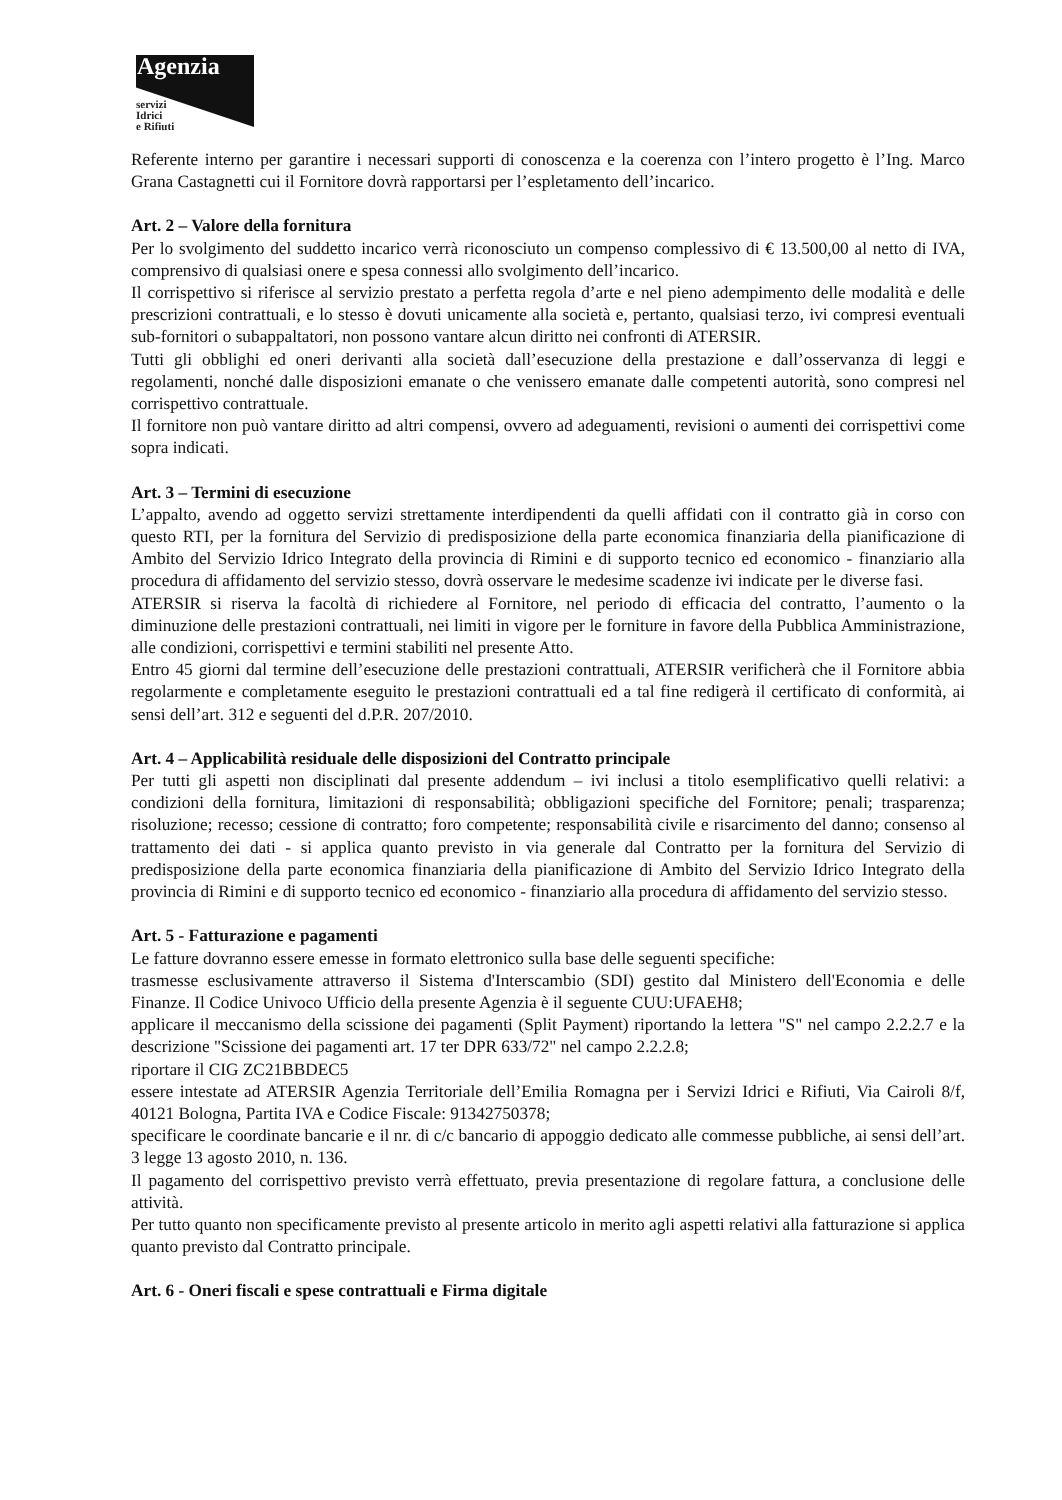Agenzia
servizi
Idrici
e Rifiuti
Referente interno per garantire i necessari supporti di conoscenza e la coerenza con l’intero progetto è l’Ing. Marco Grana Castagnetti cui il Fornitore dovrà rapportarsi per l’espletamento dell’incarico.
Art. 2 – Valore della fornitura
Per lo svolgimento del suddetto incarico verrà riconosciuto un compenso complessivo di € 13.500,00 al netto di IVA, comprensivo di qualsiasi onere e spesa connessi allo svolgimento dell’incarico.
Il corrispettivo si riferisce al servizio prestato a perfetta regola d’arte e nel pieno adempimento delle modalità e delle prescrizioni contrattuali, e lo stesso è dovuti unicamente alla società e, pertanto, qualsiasi terzo, ivi compresi eventuali sub-fornitori o subappaltatori, non possono vantare alcun diritto nei confronti di ATERSIR.
Tutti gli obblighi ed oneri derivanti alla società dall’esecuzione della prestazione e dall’osservanza di leggi e regolamenti, nonché dalle disposizioni emanate o che venissero emanate dalle competenti autorità, sono compresi nel corrispettivo contrattuale.
Il fornitore non può vantare diritto ad altri compensi, ovvero ad adeguamenti, revisioni o aumenti dei corrispettivi come sopra indicati.
Art. 3 – Termini di esecuzione
L’appalto, avendo ad oggetto servizi strettamente interdipendenti da quelli affidati con il contratto già in corso con questo RTI, per la fornitura del Servizio di predisposizione della parte economica finanziaria della pianificazione di Ambito del Servizio Idrico Integrato della provincia di Rimini e di supporto tecnico ed economico - finanziario alla procedura di affidamento del servizio stesso, dovrà osservare le medesime scadenze ivi indicate per le diverse fasi.
ATERSIR si riserva la facoltà di richiedere al Fornitore, nel periodo di efficacia del contratto, l’aumento o la diminuzione delle prestazioni contrattuali, nei limiti in vigore per le forniture in favore della Pubblica Amministrazione, alle condizioni, corrispettivi e termini stabiliti nel presente Atto.
Entro 45 giorni dal termine dell’esecuzione delle prestazioni contrattuali, ATERSIR verificherà che il Fornitore abbia regolarmente e completamente eseguito le prestazioni contrattuali ed a tal fine redigerà il certificato di conformità, ai sensi dell’art. 312 e seguenti del d.P.R. 207/2010.
Art. 4 – Applicabilità residuale delle disposizioni del Contratto principale
Per tutti gli aspetti non disciplinati dal presente addendum – ivi inclusi a titolo esemplificativo quelli relativi: a condizioni della fornitura, limitazioni di responsabilità; obbligazioni specifiche del Fornitore; penali; trasparenza; risoluzione; recesso; cessione di contratto; foro competente; responsabilità civile e risarcimento del danno; consenso al trattamento dei dati - si applica quanto previsto in via generale dal Contratto per la fornitura del Servizio di predisposizione della parte economica finanziaria della pianificazione di Ambito del Servizio Idrico Integrato della provincia di Rimini e di supporto tecnico ed economico - finanziario alla procedura di affidamento del servizio stesso.
Art. 5 - Fatturazione e pagamenti
Le fatture dovranno essere emesse in formato elettronico sulla base delle seguenti specifiche:
trasmesse esclusivamente attraverso il Sistema d'Interscambio (SDI) gestito dal Ministero dell'Economia e delle Finanze. Il Codice Univoco Ufficio della presente Agenzia è il seguente CUU:UFAEH8;
applicare il meccanismo della scissione dei pagamenti (Split Payment) riportando la lettera "S" nel campo 2.2.2.7 e la descrizione "Scissione dei pagamenti art. 17 ter DPR 633/72" nel campo 2.2.2.8;
riportare il CIG ZC21BBDEC5
essere intestate ad ATERSIR Agenzia Territoriale dell’Emilia Romagna per i Servizi Idrici e Rifiuti, Via Cairoli 8/f, 40121 Bologna, Partita IVA e Codice Fiscale: 91342750378;
specificare le coordinate bancarie e il nr. di c/c bancario di appoggio dedicato alle commesse pubbliche, ai sensi dell’art. 3 legge 13 agosto 2010, n. 136.
Il pagamento del corrispettivo previsto verrà effettuato, previa presentazione di regolare fattura, a conclusione delle attività.
Per tutto quanto non specificamente previsto al presente articolo in merito agli aspetti relativi alla fatturazione si applica quanto previsto dal Contratto principale.
Art. 6 - Oneri fiscali e spese contrattuali e Firma digitale